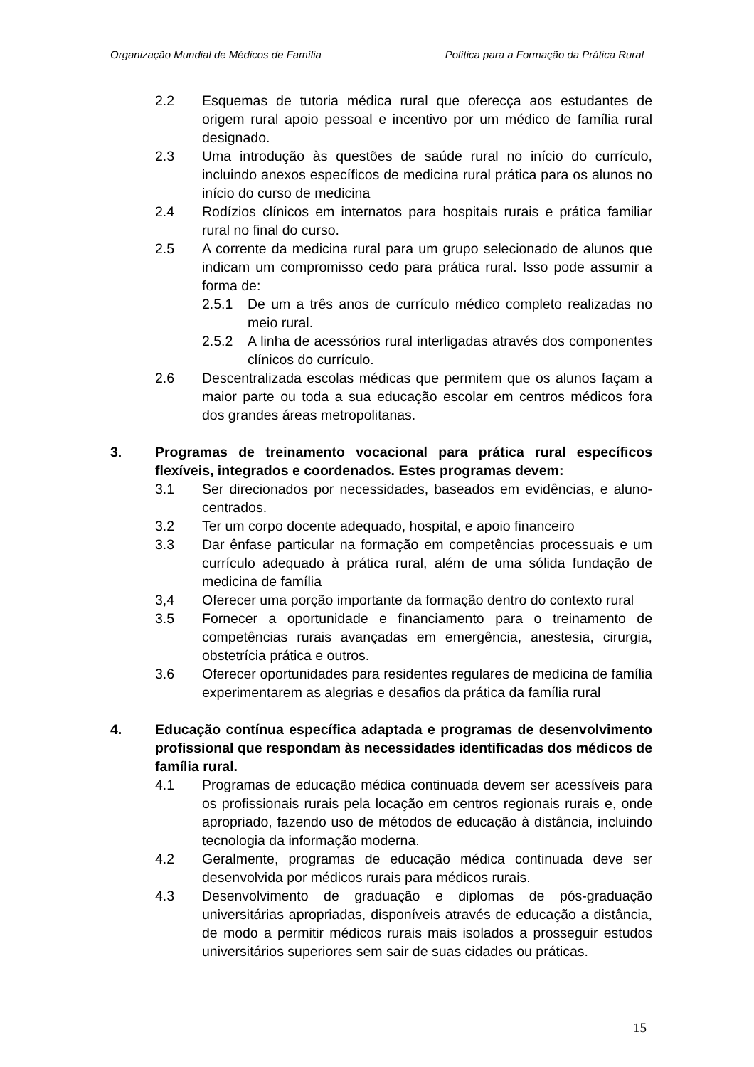Organização Mundial de Médicos de Família Política para a Formação da Prática Rural
2.2 Esquemas de tutoria médica rural que oferecça aos estudantes de origem rural apoio pessoal e incentivo por um médico de família rural designado.
2.3 Uma introdução às questões de saúde rural no início do currículo, incluindo anexos específicos de medicina rural prática para os alunos no início do curso de medicina
2.4 Rodízios clínicos em internatos para hospitais rurais e prática familiar rural no final do curso.
2.5 A corrente da medicina rural para um grupo selecionado de alunos que indicam um compromisso cedo para prática rural. Isso pode assumir a forma de:
2.5.1 De um a três anos de currículo médico completo realizadas no meio rural.
2.5.2 A linha de acessórios rural interligadas através dos componentes clínicos do currículo.
2.6 Descentralizada escolas médicas que permitem que os alunos façam a maior parte ou toda a sua educação escolar em centros médicos fora dos grandes áreas metropolitanas.
3. Programas de treinamento vocacional para prática rural específicos flexíveis, integrados e coordenados. Estes programas devem:
3.1 Ser direcionados por necessidades, baseados em evidências, e aluno-centrados.
3.2 Ter um corpo docente adequado, hospital, e apoio financeiro
3.3 Dar ênfase particular na formação em competências processuais e um currículo adequado à prática rural, além de uma sólida fundação de medicina de família
3,4 Oferecer uma porção importante da formação dentro do contexto rural
3.5 Fornecer a oportunidade e financiamento para o treinamento de competências rurais avançadas em emergência, anestesia, cirurgia, obstetrícia prática e outros.
3.6 Oferecer oportunidades para residentes regulares de medicina de família experimentarem as alegrias e desafios da prática da família rural
4. Educação contínua específica adaptada e programas de desenvolvimento profissional que respondam às necessidades identificadas dos médicos de família rural.
4.1 Programas de educação médica continuada devem ser acessíveis para os profissionais rurais pela locação em centros regionais rurais e, onde apropriado, fazendo uso de métodos de educação à distância, incluindo tecnologia da informação moderna.
4.2 Geralmente, programas de educação médica continuada deve ser desenvolvida por médicos rurais para médicos rurais.
4.3 Desenvolvimento de graduação e diplomas de pós-graduação universitárias apropriadas, disponíveis através de educação a distância, de modo a permitir médicos rurais mais isolados a prosseguir estudos universitários superiores sem sair de suas cidades ou práticas.
15